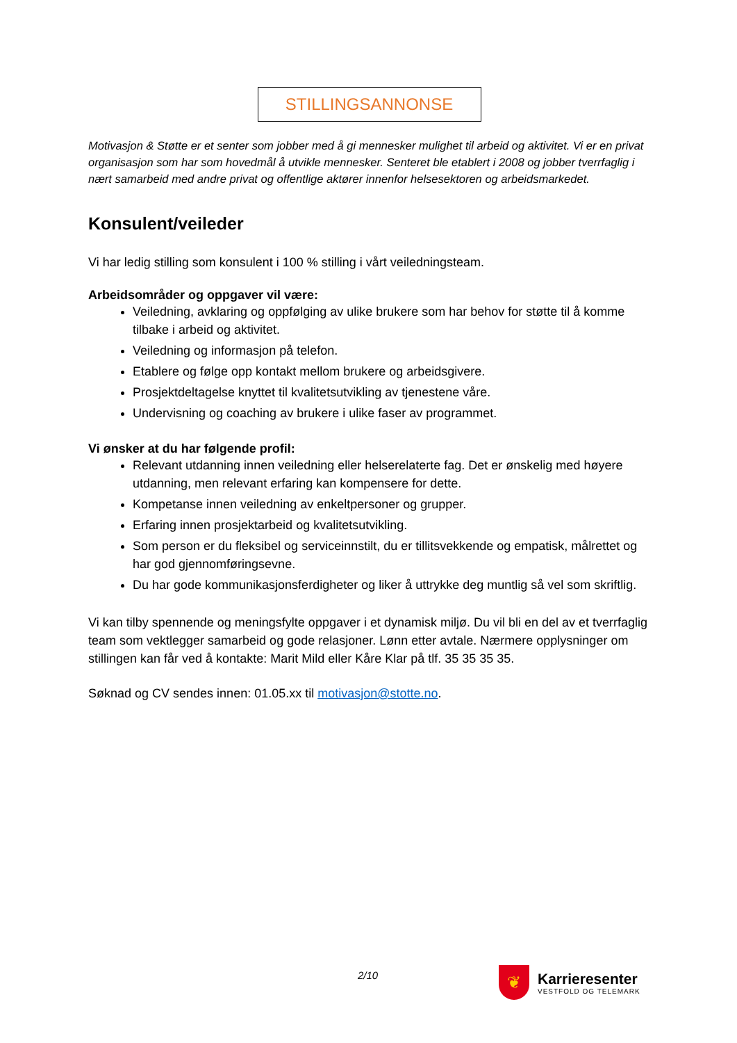STILLINGSANNONSE
Motivasjon & Støtte er et senter som jobber med å gi mennesker mulighet til arbeid og aktivitet. Vi er en privat organisasjon som har som hovedmål å utvikle mennesker. Senteret ble etablert i 2008 og jobber tverrfaglig i nært samarbeid med andre privat og offentlige aktører innenfor helsesektoren og arbeidsmarkedet.
Konsulent/veileder
Vi har ledig stilling som konsulent i 100 % stilling i vårt veiledningsteam.
Arbeidsområder og oppgaver vil være:
Veiledning, avklaring og oppfølging av ulike brukere som har behov for støtte til å komme tilbake i arbeid og aktivitet.
Veiledning og informasjon på telefon.
Etablere og følge opp kontakt mellom brukere og arbeidsgivere.
Prosjektdeltagelse knyttet til kvalitetsutvikling av tjenestene våre.
Undervisning og coaching av brukere i ulike faser av programmet.
Vi ønsker at du har følgende profil:
Relevant utdanning innen veiledning eller helserelaterte fag. Det er ønskelig med høyere utdanning, men relevant erfaring kan kompensere for dette.
Kompetanse innen veiledning av enkeltpersoner og grupper.
Erfaring innen prosjektarbeid og kvalitetsutvikling.
Som person er du fleksibel og serviceinnstilt, du er tillitsvekkende og empatisk, målrettet og har god gjennomføringsevne.
Du har gode kommunikasjonsferdigheter og liker å uttrykke deg muntlig så vel som skriftlig.
Vi kan tilby spennende og meningsfylte oppgaver i et dynamisk miljø. Du vil bli en del av et tverrfaglig team som vektlegger samarbeid og gode relasjoner. Lønn etter avtale. Nærmere opplysninger om stillingen kan får ved å kontakte: Marit Mild eller Kåre Klar på tlf. 35 35 35 35.
Søknad og CV sendes innen: 01.05.xx til motivasjon@stotte.no.
2/10
❦
Karrieresenter
VESTFOLD OG TELEMARK